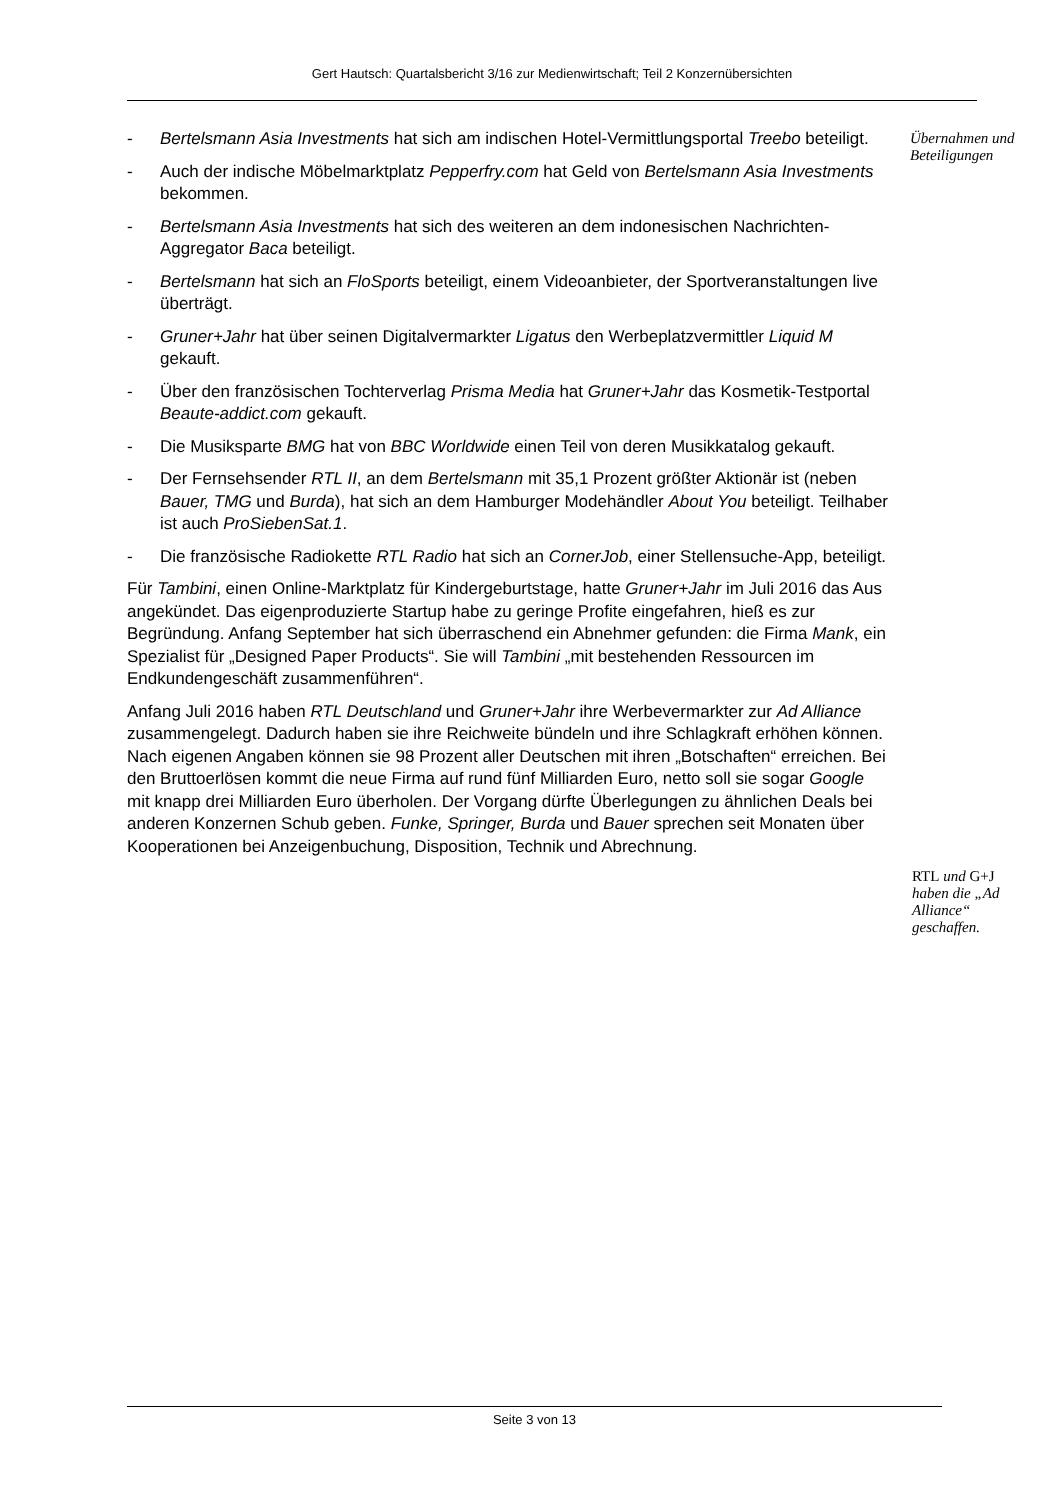Gert Hautsch: Quartalsbericht 3/16 zur Medienwirtschaft; Teil 2 Konzernübersichten
Übernahmen und Beteiligungen
RTL und G+J haben die „Ad Alliance“ geschaffen.
- Bertelsmann Asia Investments hat sich am indischen Hotel-Vermittlungsportal Treebo beteiligt.
- Auch der indische Möbelmarktplatz Pepperfry.com hat Geld von Bertelsmann Asia Investments bekommen.
- Bertelsmann Asia Investments hat sich des weiteren an dem indonesischen Nachrichten-Aggregator Baca beteiligt.
- Bertelsmann hat sich an FloSports beteiligt, einem Videoanbieter, der Sportveranstaltungen live überträgt.
- Gruner+Jahr hat über seinen Digitalvermarkter Ligatus den Werbeplatzvermittler Liquid M gekauft.
- Über den französischen Tochterverlag Prisma Media hat Gruner+Jahr das Kosmetik-Testportal Beaute-addict.com gekauft.
- Die Musiksparte BMG hat von BBC Worldwide einen Teil von deren Musikkatalog gekauft.
- Der Fernsehsender RTL II, an dem Bertelsmann mit 35,1 Prozent größter Aktionär ist (neben Bauer, TMG und Burda), hat sich an dem Hamburger Modehändler About You beteiligt. Teilhaber ist auch ProSiebenSat.1.
- Die französische Radiokette RTL Radio hat sich an CornerJob, einer Stellensuche-App, beteiligt.
Für Tambini, einen Online-Marktplatz für Kindergeburtstage, hatte Gruner+Jahr im Juli 2016 das Aus angekündet. Das eigenproduzierte Startup habe zu geringe Profite eingefahren, hieß es zur Begründung. Anfang September hat sich überraschend ein Abnehmer gefunden: die Firma Mank, ein Spezialist für „Designed Paper Products“. Sie will Tambini „mit bestehenden Ressourcen im Endkundengeschäft zusammenführen“.
Anfang Juli 2016 haben RTL Deutschland und Gruner+Jahr ihre Werbevermarkter zur Ad Alliance zusammengelegt. Dadurch haben sie ihre Reichweite bündeln und ihre Schlagkraft erhöhen können. Nach eigenen Angaben können sie 98 Prozent aller Deutschen mit ihren „Botschaften“ erreichen. Bei den Bruttoerlösen kommt die neue Firma auf rund fünf Milliarden Euro, netto soll sie sogar Google mit knapp drei Milliarden Euro überholen. Der Vorgang dürfte Überlegungen zu ähnlichen Deals bei anderen Konzernen Schub geben. Funke, Springer, Burda und Bauer sprechen seit Monaten über Kooperationen bei Anzeigenbuchung, Disposition, Technik und Abrechnung.
Seite 3 von 13